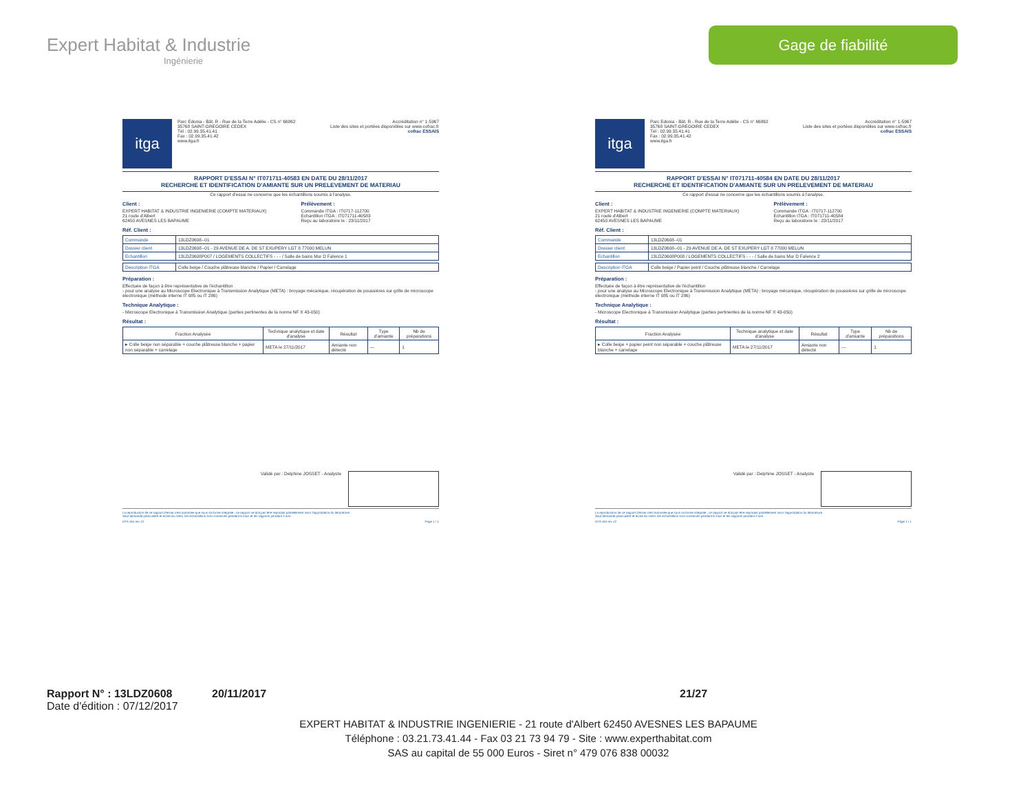Expert Habitat & Industrie
Ingénierie
Gage de fiabilité
itga
Parc Edonia - Bât. R - Rue de la Terre Adélie - CS n° 66862
35768 SAINT-GREGOIRE CEDEX
Tél : 02.99.35.41.41
Fax : 02.99.35.41.42
www.itga.fr
Accréditation n° 1-5967
Liste des sites et portées disponibles sur www.cofrac.fr
cofrac ESSAIS
RAPPORT D'ESSAI N° IT071711-40583 EN DATE DU 28/11/2017
RECHERCHE ET IDENTIFICATION D'AMIANTE SUR UN PRELEVEMENT DE MATERIAU
Ce rapport d'essai ne concerne que les échantillons soumis à l'analyse.
Client :
EXPERT HABITAT & INDUSTRIE INGENIERIE (COMPTE MATERIAUX)
21 route d'Albert
62450 AVESNES LES BAPAUME
Prélèvement :
Commande ITGA : IT0717-112700
Echantillon ITGA : IT071711-40583
Reçu au laboratoire le : 23/11/2017
Réf. Client :
| Commande | 13LDZ0608--01 |
| Dossier client | 13LDZ0608--01 - 29 AVENUE DE A. DE ST EXUPERY LGT 8 77000 MELUN |
| Echantillon | 13LDZ0608P007 / LOGEMENTS COLLECTIFS - - - / Salle de bains Mur D Faïence 1 |
| Description ITGA | Colle beige / Couche plâtreuse blanche / Papier / Carrelage |
Préparation :
Effectuée de façon à être représentative de l'échantillon
- pour une analyse au Microscope Electronique à Transmission Analytique (META) : broyage mécanique, récupération de poussières sur grille de microscope électronique (méthode interne IT 085 ou IT 286)
Technique Analytique :
- Microscope Electronique à Transmission Analytique (parties pertinentes de la norme NF X 43-050)
Résultat :
| Fraction Analysée | Technique analytique et date d'analyse | Résultat | Type d'amiante | Nb de préparations |
| --- | --- | --- | --- | --- |
| ▸ Colle beige non séparable + couche plâtreuse blanche + papier non séparable + carrelage | META le 27/11/2017 | Amiante non détecté | --- | 1 |
Validé par : Delphine JOSSET - Analyste
La reproduction de ce rapport d'essai n'est autorisée que sous sa forme intégrale ; ce rapport ne doit pas être reproduit partiellement sans l'approbation du laboratoire.
Sauf demande particulière et écrite du client, les échantillons sont conservés pendant 6 mois et les rapports pendant 2 ans.
DTA 164 rev 12 Page 1 / 1
itga
Parc Edonia - Bât. R - Rue de la Terre Adélie - CS n° 66862
35768 SAINT-GREGOIRE CEDEX
Tél : 02.99.35.41.41
Fax : 02.99.35.41.42
www.itga.fr
Accréditation n° 1-5967
Liste des sites et portées disponibles sur www.cofrac.fr
cofrac ESSAIS
RAPPORT D'ESSAI N° IT071711-40584 EN DATE DU 28/11/2017
RECHERCHE ET IDENTIFICATION D'AMIANTE SUR UN PRELEVEMENT DE MATERIAU
Ce rapport d'essai ne concerne que les échantillons soumis à l'analyse.
Client :
EXPERT HABITAT & INDUSTRIE INGENIERIE (COMPTE MATERIAUX)
21 route d'Albert
62450 AVESNES LES BAPAUME
Prélèvement :
Commande ITGA : IT0717-112700
Echantillon ITGA : IT071711-40584
Reçu au laboratoire le : 23/11/2017
Réf. Client :
| Commande | 13LDZ0608--01 |
| Dossier client | 13LDZ0608--01 - 29 AVENUE DE A. DE ST EXUPERY LGT 8 77000 MELUN |
| Echantillon | 13LDZ0608P008 / LOGEMENTS COLLECTIFS - - - / Salle de bains Mur D Faïence 2 |
| Description ITGA | Colle beige / Papier peint / Couche plâtreuse blanche / Carrelage |
Préparation :
Effectuée de façon à être représentative de l'échantillon
- pour une analyse au Microscope Electronique à Transmission Analytique (META) : broyage mécanique, récupération de poussières sur grille de microscope électronique (méthode interne IT 085 ou IT 286)
Technique Analytique :
- Microscope Electronique à Transmission Analytique (parties pertinentes de la norme NF X 43-050)
Résultat :
| Fraction Analysée | Technique analytique et date d'analyse | Résultat | Type d'amiante | Nb de préparations |
| --- | --- | --- | --- | --- |
| ▸ Colle beige + papier peint non séparable + couche plâtreuse blanche + carrelage | META le 27/11/2017 | Amiante non détecté | --- | 1 |
Validé par : Delphine JOSSET - Analyste
La reproduction de ce rapport d'essai n'est autorisée que sous sa forme intégrale ; ce rapport ne doit pas être reproduit partiellement sans l'approbation du laboratoire.
Sauf demande particulière et écrite du client, les échantillons sont conservés pendant 6 mois et les rapports pendant 2 ans.
DTA 164 rev 12 Page 1 / 1
Rapport N° : 13LDZ0608 20/11/2017 21/27
Date d'édition : 07/12/2017
EXPERT HABITAT & INDUSTRIE INGENIERIE - 21 route d'Albert 62450 AVESNES LES BAPAUME
Téléphone : 03.21.73.41.44 - Fax 03 21 73 94 79 - Site : www.experthabitat.com
SAS au capital de 55 000 Euros - Siret n° 479 076 838 00032